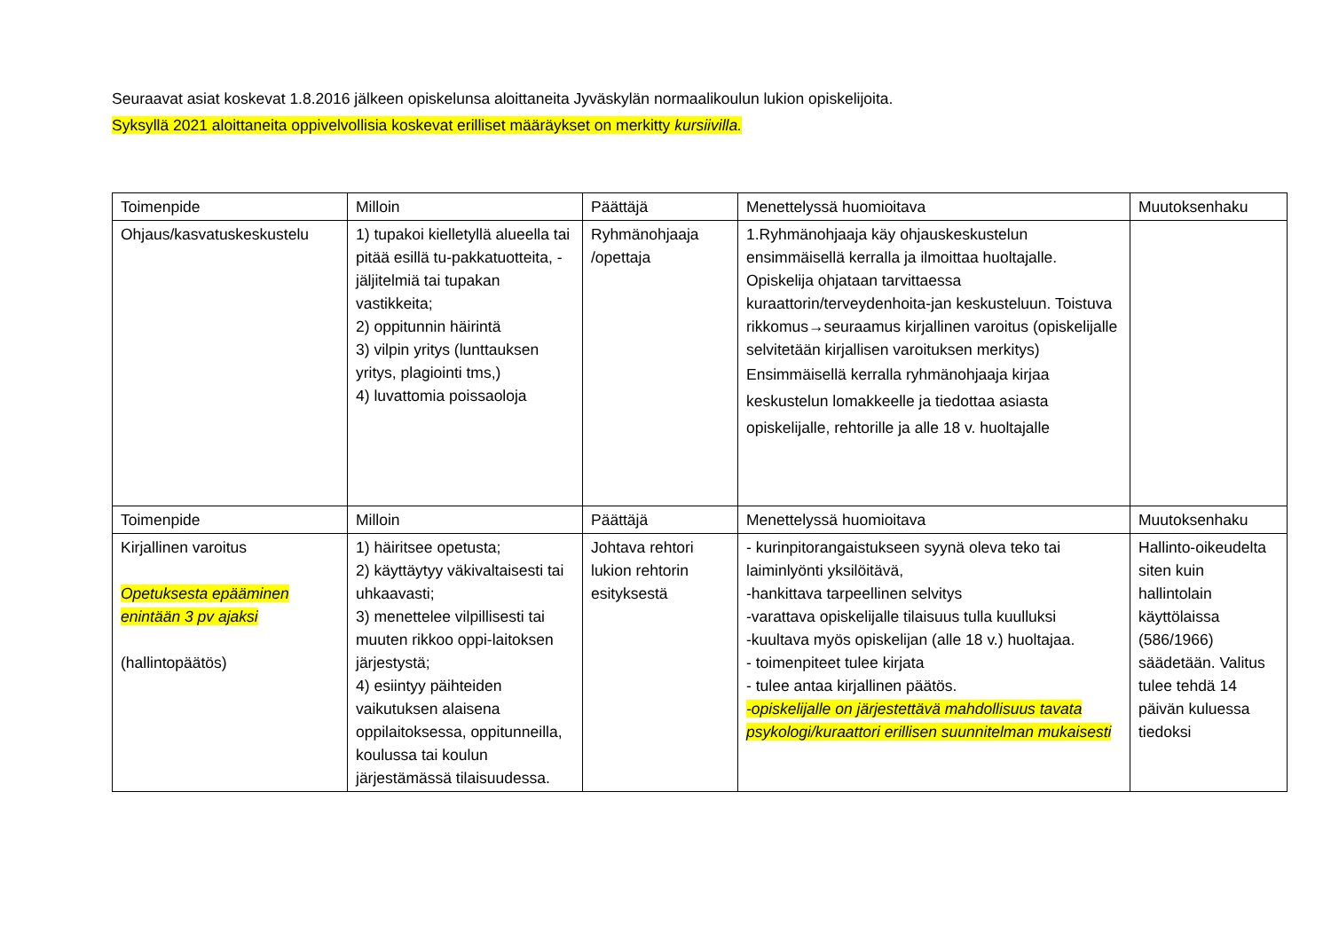Seuraavat asiat koskevat 1.8.2016 jälkeen opiskelunsa aloittaneita Jyväskylän normaalikoulun lukion opiskelijoita.
Syksyllä 2021 aloittaneita oppivelvollisia koskevat erilliset määräykset on merkitty kursiivilla.
| Toimenpide | Milloin | Päättäjä | Menettelyssä huomioitava | Muutoksenhaku |
| Ohjaus/kasvatuskeskustelu | 1) tupakoi kielletyllä alueella tai pitää esillä tu-pakkatuotteita, -jäljitelmiä tai tupakan vastikkeita; 2) oppitunnin häirintä 3) vilpin yritys (lunttauksen yritys, plagiointi tms,) 4) luvattomia poissaoloja | Ryhmänohjaaja /opettaja | 1.Ryhmänohjaaja käy ohjauskeskustelun ensimmäisellä kerralla ja ilmoittaa huoltajalle. Opiskelija ohjataan tarvittaessa kuraattorin/terveydenhoita-jan keskusteluun. Toistuva rikkomus→seuraamus kirjallinen varoitus (opiskelijalle selvitetään kirjallisen varoituksen merkitys) Ensimmäisellä kerralla ryhmänohjaaja kirjaa keskustelun lomakkeelle ja tiedottaa asiasta opiskelijalle, rehtorille ja alle 18 v. huoltajalle | |
| Toimenpide | Milloin | Päättäjä | Menettelyssä huomioitava | Muutoksenhaku |
| Kirjallinen varoitus Opetuksesta epääminen enintään 3 pv ajaksi (hallintopäätös) | 1) häiritsee opetusta; 2) käyttäytyy väkivaltaisesti tai uhkaavasti; 3) menettelee vilpillisesti tai muuten rikkoo oppi-laitoksen järjestystä; 4) esiintyy päihteiden vaikutuksen alaisena oppilaitoksessa, oppitunneilla, koulussa tai koulun järjestämässä tilaisuudessa. | Johtava rehtori lukion rehtorin esityksestä | - kurinpitorangaistukseen syynä oleva teko tai laiminlyönti yksilöitävä, -hankittava tarpeellinen selvitys -varattava opiskelijalle tilaisuus tulla kuulluksi -kuultava myös opiskelijan (alle 18 v.) huoltajaa. - toimenpiteet tulee kirjata - tulee antaa kirjallinen päätös. -opiskelijalle on järjestettävä mahdollisuus tavata psykologi/kuraattori erillisen suunnitelman mukaisesti | Hallinto-oikeudelta siten kuin hallintolain käyttölaissa (586/1966) säädetään. Valitus tulee tehdä 14 päivän kuluessa tiedoksi |